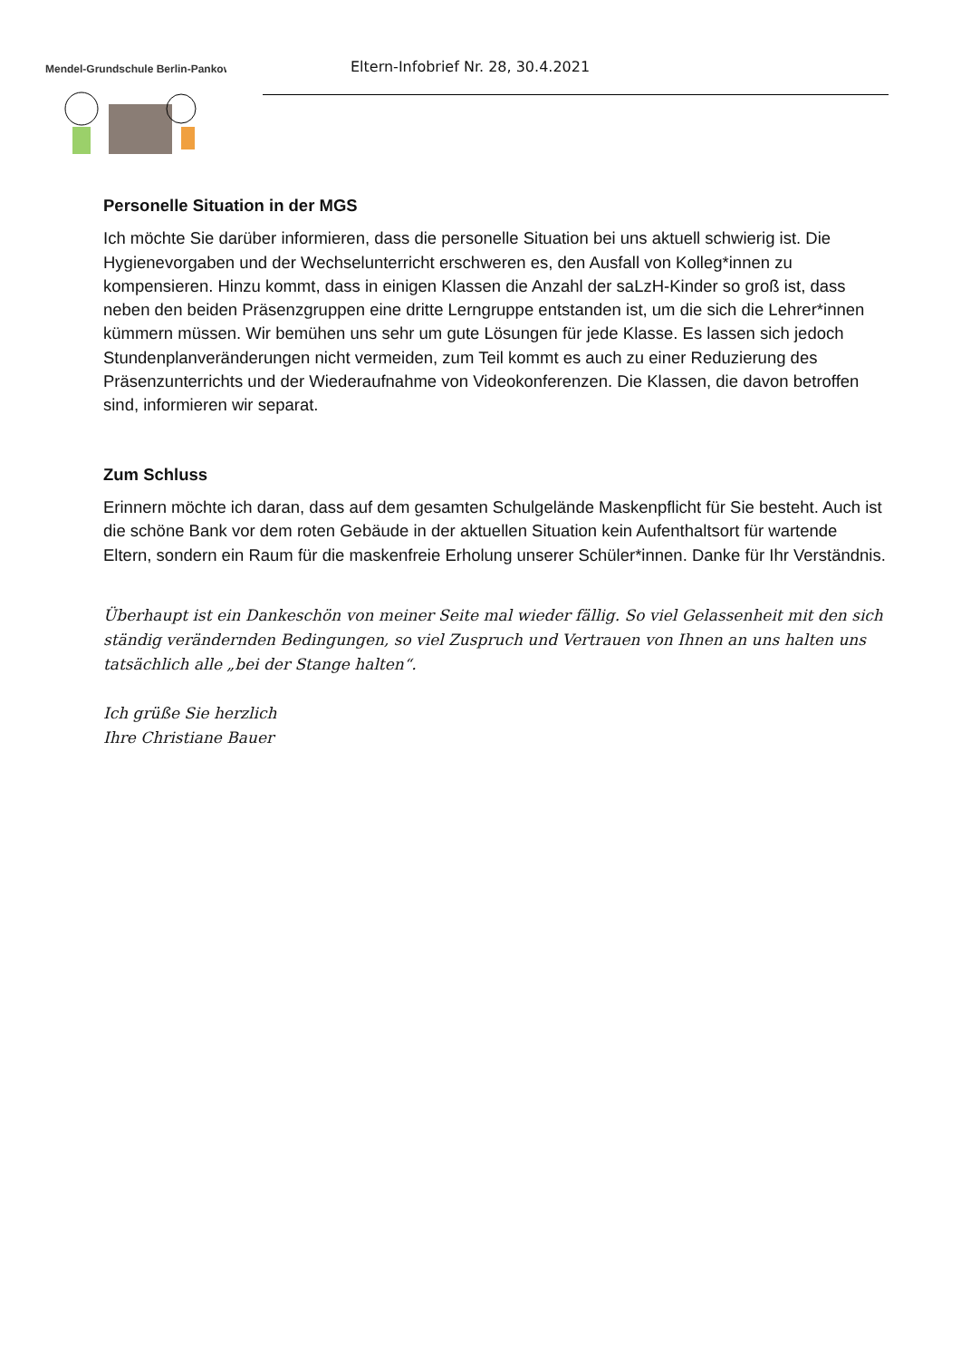Mendel-Grundschule Berlin-Pankow
Eltern-Infobrief Nr. 28, 30.4.2021
Personelle Situation in der MGS
Ich möchte Sie darüber informieren, dass die personelle Situation bei uns aktuell schwierig ist. Die Hygienevorgaben und der Wechselunterricht erschweren es, den Ausfall von Kolleg*innen zu kompensieren. Hinzu kommt, dass in einigen Klassen die Anzahl der saLzH-Kinder so groß ist, dass neben den beiden Präsenzgruppen eine dritte Lerngruppe entstanden ist, um die sich die Lehrer*innen kümmern müssen. Wir bemühen uns sehr um gute Lösungen für jede Klasse. Es lassen sich jedoch Stundenplanveränderungen nicht vermeiden, zum Teil kommt es auch zu einer Reduzierung des Präsenzunterrichts und der Wiederaufnahme von Videokonferenzen. Die Klassen, die davon betroffen sind, informieren wir separat.
Zum Schluss
Erinnern möchte ich daran, dass auf dem gesamten Schulgelände Maskenpflicht für Sie besteht. Auch ist die schöne Bank vor dem roten Gebäude in der aktuellen Situation kein Aufenthaltsort für wartende Eltern, sondern ein Raum für die maskenfreie Erholung unserer Schüler*innen. Danke für Ihr Verständnis.
Überhaupt ist ein Dankeschön von meiner Seite mal wieder fällig. So viel Gelassenheit mit den sich ständig verändernden Bedingungen, so viel Zuspruch und Vertrauen von Ihnen an uns halten uns tatsächlich alle „bei der Stange halten“.
Ich grüße Sie herzlich
Ihre Christiane Bauer